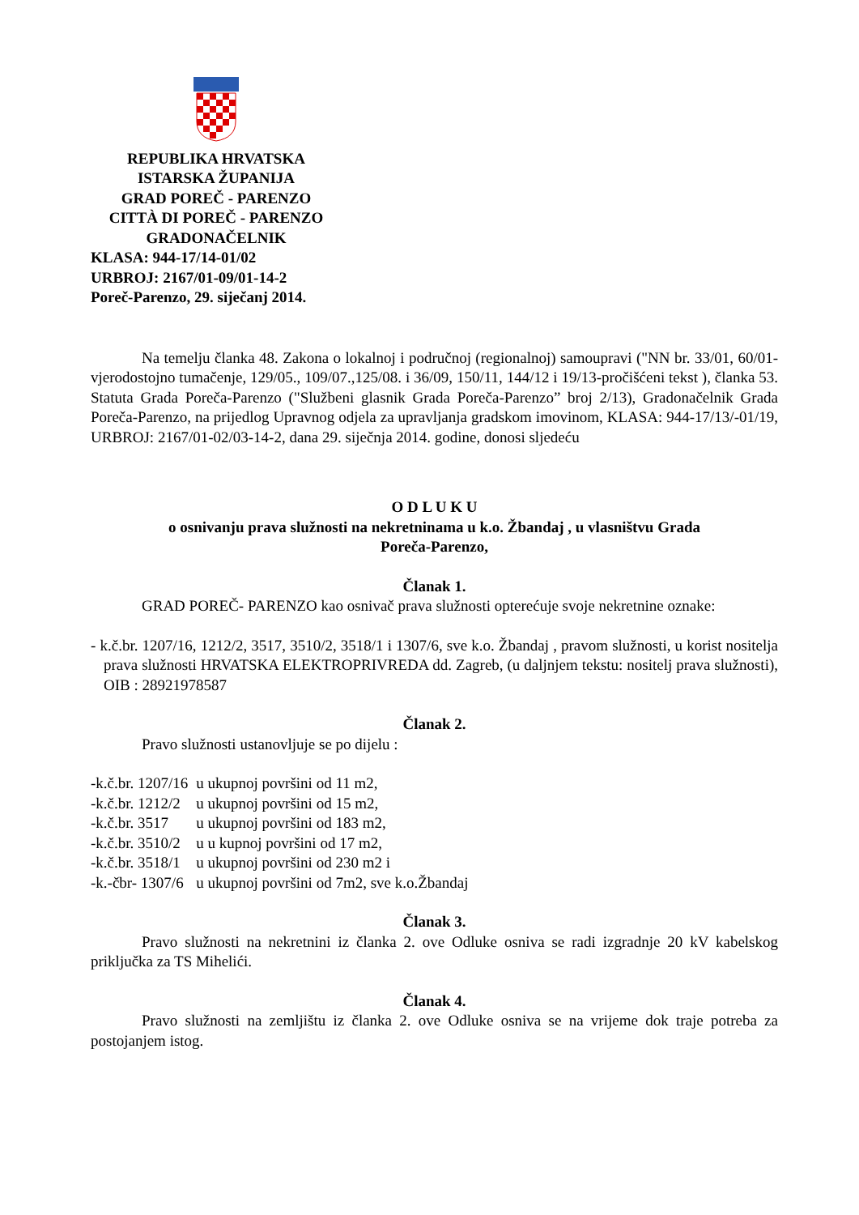REPUBLIKA HRVATSKA
ISTARSKA ŽUPANIJA
GRAD POREČ - PARENZO
CITTÀ DI POREČ - PARENZO
GRADONAČELNIK
KLASA: 944-17/14-01/02
URBROJ: 2167/01-09/01-14-2
Poreč-Parenzo, 29. siječanj 2014.
Na temelju članka 48. Zakona o lokalnoj i područnoj (regionalnoj) samoupravi ("NN br. 33/01, 60/01-vjerodostojno tumačenje, 129/05., 109/07.,125/08. i 36/09, 150/11, 144/12 i 19/13-pročišćeni tekst ), članka 53. Statuta Grada Poreča-Parenzo ("Službeni glasnik Grada Poreča-Parenzo” broj 2/13), Gradonačelnik Grada Poreča-Parenzo, na prijedlog Upravnog odjela za upravljanja gradskom imovinom, KLASA: 944-17/13/-01/19, URBROJ: 2167/01-02/03-14-2, dana 29. siječnja 2014. godine, donosi sljedeću
O D L U K U
o osnivanju prava služnosti na nekretninama u k.o. Žbandaj , u vlasništvu Grada
Poreča-Parenzo,
Članak 1.
GRAD POREČ- PARENZO kao osnivač prava služnosti opterećuje svoje nekretnine oznake:
- k.č.br. 1207/16, 1212/2, 3517, 3510/2, 3518/1 i 1307/6, sve k.o. Žbandaj , pravom služnosti, u korist nositelja prava služnosti HRVATSKA ELEKTROPRIVREDA dd. Zagreb, (u daljnjem tekstu: nositelj prava služnosti), OIB : 28921978587
Članak 2.
Pravo služnosti ustanovljuje se po dijelu :
| -k.č.br. 1207/16 | u ukupnoj površini od 11 m2, |
| -k.č.br. 1212/2 | u ukupnoj površini od 15 m2, |
| -k.č.br. 3517 | u ukupnoj površini od 183 m2, |
| -k.č.br. 3510/2 | u u kupnoj površini od 17 m2, |
| -k.č.br. 3518/1 | u ukupnoj površini od 230 m2 i |
| -k.-čbr- 1307/6 | u ukupnoj površini od 7m2, sve k.o.Žbandaj |
Članak 3.
Pravo služnosti na nekretnini iz članka 2. ove Odluke osniva se radi izgradnje 20 kV kabelskog priključka za TS Mihelići.
Članak 4.
Pravo služnosti na zemljištu iz članka 2. ove Odluke osniva se na vrijeme dok traje potreba za postojanjem istog.